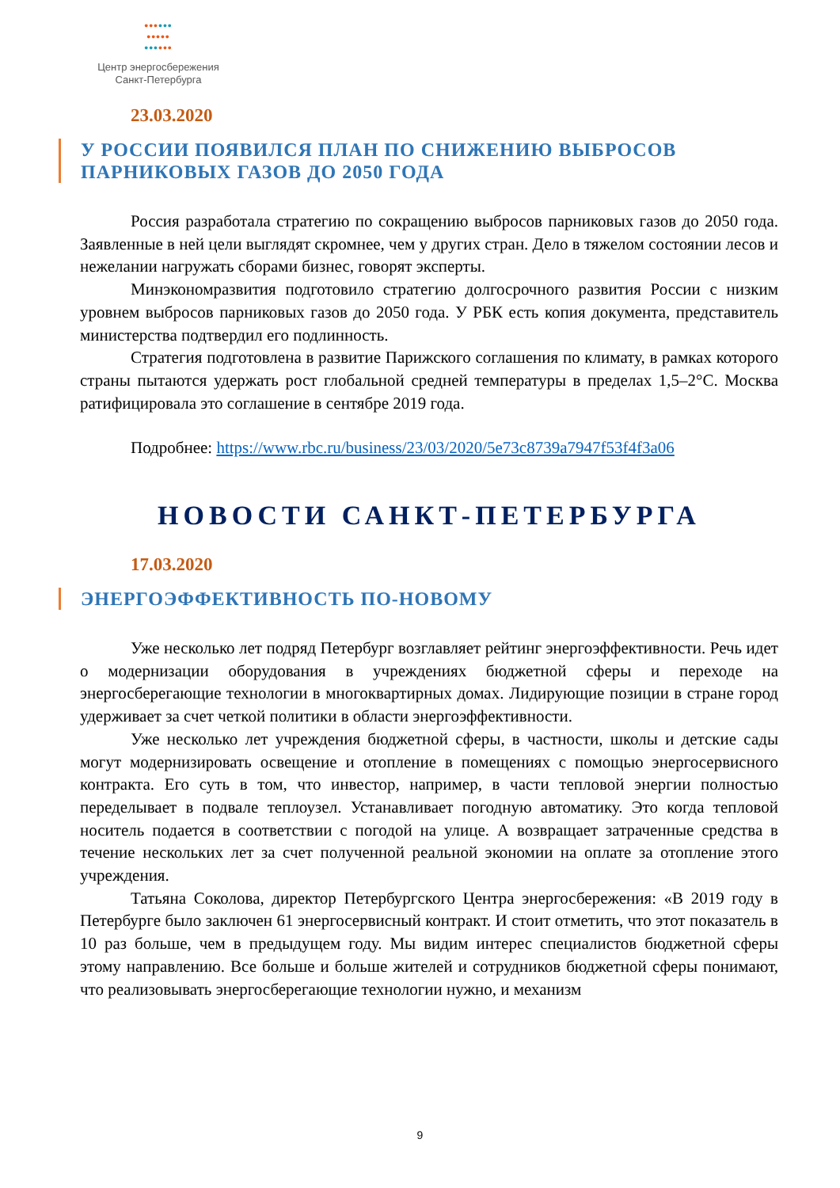••••••
•••••
••••••
Центр энергосбережения
Санкт-Петербурга
23.03.2020
У РОССИИ ПОЯВИЛСЯ ПЛАН ПО СНИЖЕНИЮ ВЫБРОСОВ ПАРНИКОВЫХ ГАЗОВ ДО 2050 ГОДА
Россия разработала стратегию по сокращению выбросов парниковых газов до 2050 года. Заявленные в ней цели выглядят скромнее, чем у других стран. Дело в тяжелом состоянии лесов и нежелании нагружать сборами бизнес, говорят эксперты.
Минэкономразвития подготовило стратегию долгосрочного развития России с низким уровнем выбросов парниковых газов до 2050 года. У РБК есть копия документа, представитель министерства подтвердил его подлинность.
Стратегия подготовлена в развитие Парижского соглашения по климату, в рамках которого страны пытаются удержать рост глобальной средней температуры в пределах 1,5–2°C. Москва ратифицировала это соглашение в сентябре 2019 года.
Подробнее: https://www.rbc.ru/business/23/03/2020/5e73c8739a7947f53f4f3a06
НОВОСТИ САНКТ-ПЕТЕРБУРГА
17.03.2020
ЭНЕРГОЭФФЕКТИВНОСТЬ ПО-НОВОМУ
Уже несколько лет подряд Петербург возглавляет рейтинг энергоэффективности. Речь идет о модернизации оборудования в учреждениях бюджетной сферы и переходе на энергосберегающие технологии в многоквартирных домах. Лидирующие позиции в стране город удерживает за счет четкой политики в области энергоэффективности.
Уже несколько лет учреждения бюджетной сферы, в частности, школы и детские сады могут модернизировать освещение и отопление в помещениях с помощью энергосервисного контракта. Его суть в том, что инвестор, например, в части тепловой энергии полностью переделывает в подвале теплоузел. Устанавливает погодную автоматику. Это когда тепловой носитель подается в соответствии с погодой на улице. А возвращает затраченные средства в течение нескольких лет за счет полученной реальной экономии на оплате за отопление этого учреждения.
Татьяна Соколова, директор Петербургского Центра энергосбережения: «В 2019 году в Петербурге было заключен 61 энергосервисный контракт. И стоит отметить, что этот показатель в 10 раз больше, чем в предыдущем году. Мы видим интерес специалистов бюджетной сферы этому направлению. Все больше и больше жителей и сотрудников бюджетной сферы понимают, что реализовывать энергосберегающие технологии нужно, и механизм
9